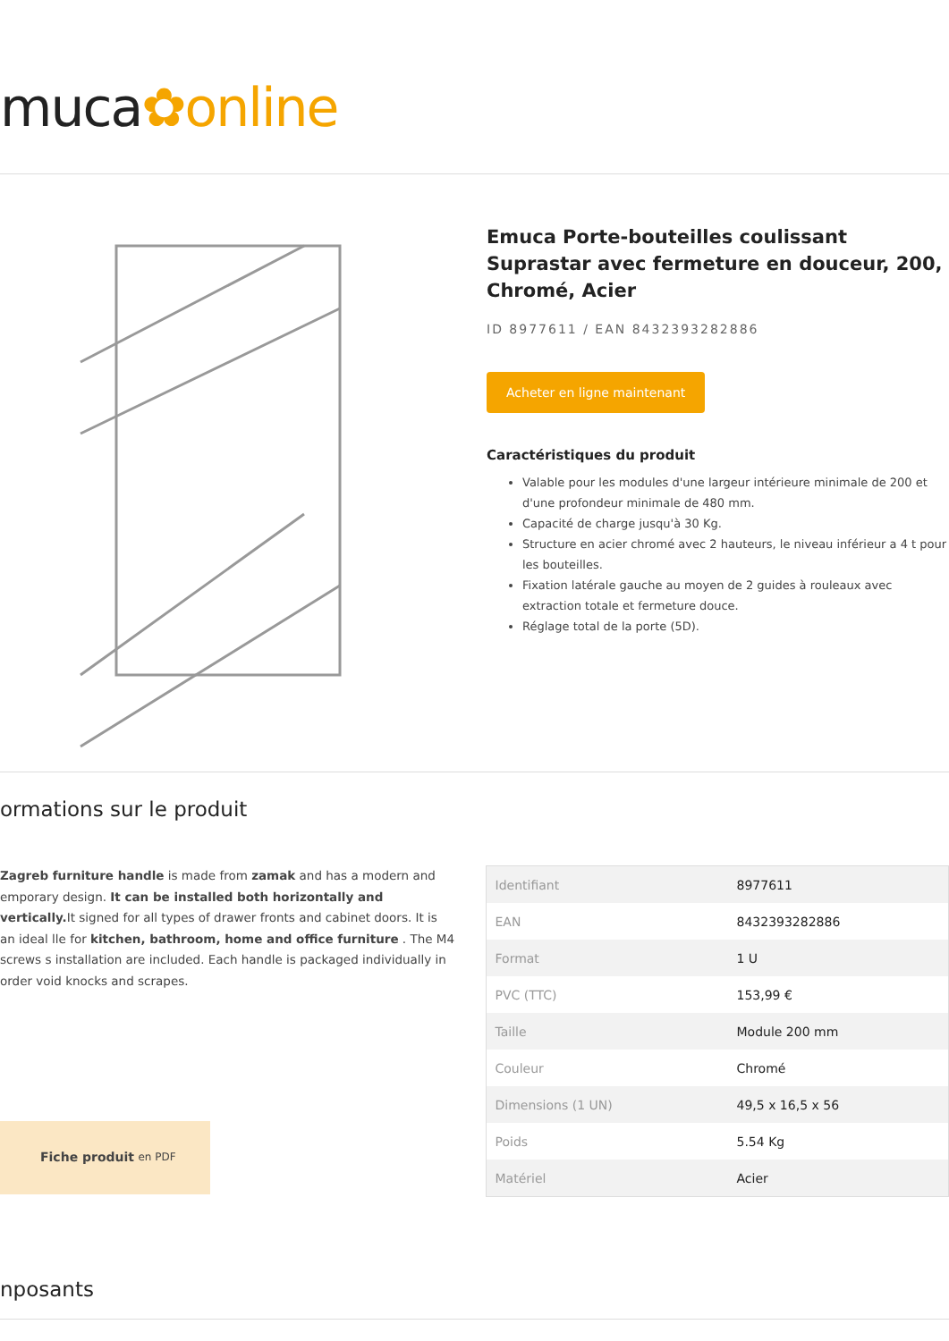muca✿online
Emuca Porte-bouteilles coulissant Suprastar avec fermeture en douceur, 200, Chromé, Acier
ID 8977611 / EAN 8432393282886
Acheter en ligne maintenant
Caractéristiques du produit
Valable pour les modules d'une largeur intérieure minimale de 200 et d'une profondeur minimale de 480 mm.
Capacité de charge jusqu'à 30 Kg.
Structure en acier chromé avec 2 hauteurs, le niveau inférieur a 4 t pour les bouteilles.
Fixation latérale gauche au moyen de 2 guides à rouleaux avec extraction totale et fermeture douce.
Réglage total de la porte (5D).
ormations sur le produit
Zagreb furniture handle is made from zamak and has a modern and emporary design. It can be installed both horizontally and vertically. It signed for all types of drawer fronts and cabinet doors. It is an ideal lle for kitchen, bathroom, home and office furniture . The M4 screws s installation are included. Each handle is packaged individually in order void knocks and scrapes.
Fiche produit en PDF
| Identifiant | 8977611 |
| EAN | 8432393282886 |
| Format | 1 U |
| PVC (TTC) | 153,99 € |
| Taille | Module 200 mm |
| Couleur | Chromé |
| Dimensions (1 UN) | 49,5 x 16,5 x 56 |
| Poids | 5.54 Kg |
| Matériel | Acier |
nposants